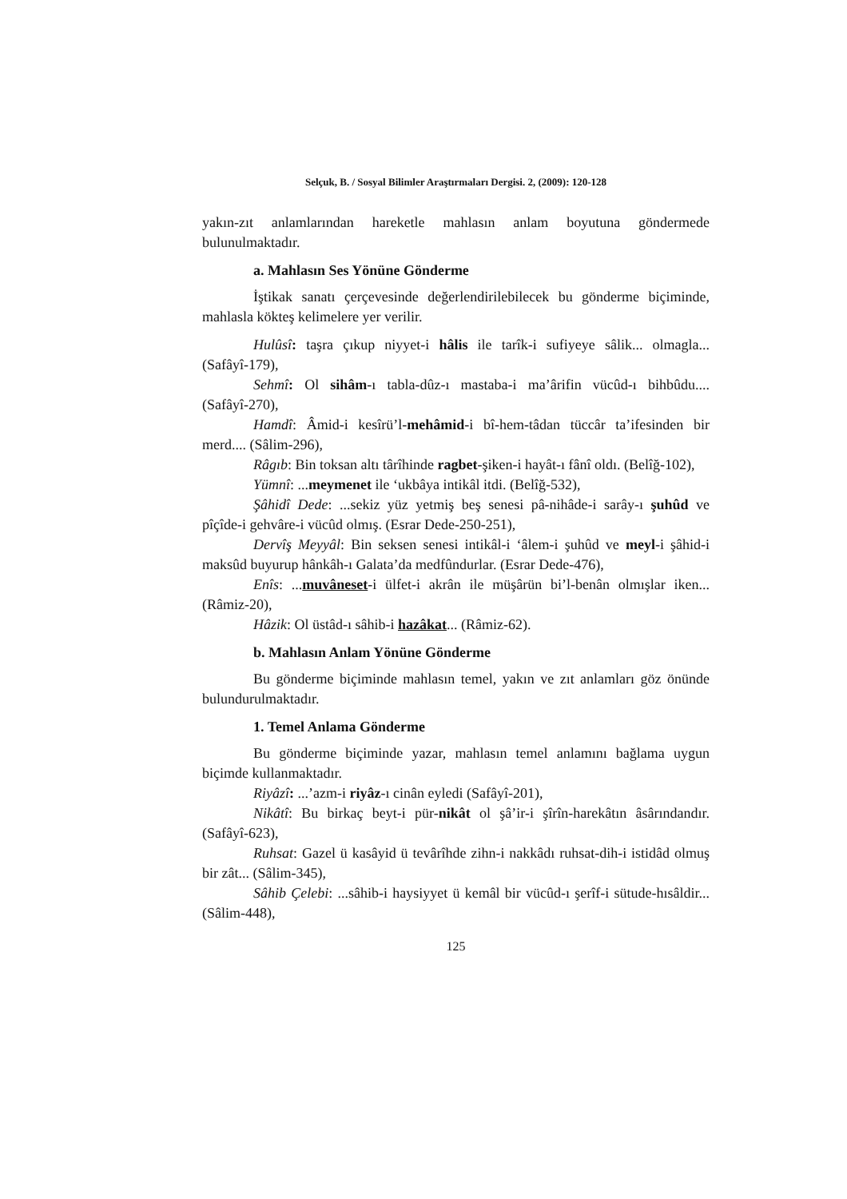Selçuk, B. / Sosyal Bilimler Araştırmaları Dergisi. 2, (2009): 120-128
yakın-zıt anlamlarından hareketle mahlasın anlam boyutuna göndermede bulunulmaktadır.
a. Mahlasın Ses Yönüne Gönderme
İştikak sanatı çerçevesinde değerlendirilebilecek bu gönderme biçiminde, mahlasla kökteş kelimelere yer verilir.
Hulûsî: taşra çıkup niyyet-i hâlis ile tarîk-i sufiyeye sâlik... olmagla... (Safâyî-179),
Sehmî: Ol sihâm-ı tabla-dûz-ı mastaba-i ma’ârifin vücûd-ı bihbûdu.... (Safâyî-270),
Hamdî: Âmid-i kesîrü’l-mehâmid-i bî-hem-tâdan tüccâr ta’ifesinden bir merd.... (Sâlim-296),
Râgıb: Bin toksan altı târîhinde ragbet-şiken-i hayât-ı fânî oldı. (Belîğ-102),
Yümnî: ...meymenet ile ‘ukbâya intikâl itdi. (Belîğ-532),
Şâhidî Dede: ...sekiz yüz yetmiş beş senesi pâ-nihâde-i sarây-ı şuhûd ve pîçîde-i gehvâre-i vücûd olmış. (Esrar Dede-250-251),
Dervîş Meyyâl: Bin seksen senesi intikâl-i ‘âlem-i şuhûd ve meyl-i şâhid-i maksûd buyurup hânkâh-ı Galata’da medfûndurlar. (Esrar Dede-476),
Enîs: ...muvâneset-i ülfet-i akrân ile müşârün bi’l-benân olmışlar iken... (Râmiz-20),
Hâzik: Ol üstâd-ı sâhib-i hazâkat... (Râmiz-62).
b. Mahlasın Anlam Yönüne Gönderme
Bu gönderme biçiminde mahlasın temel, yakın ve zıt anlamları göz önünde bulundurulmaktadır.
1. Temel Anlama Gönderme
Bu gönderme biçiminde yazar, mahlasın temel anlamını bağlama uygun biçimde kullanmaktadır.
Riyâzî: ...’azm-i riyâz-ı cinân eyledi (Safâyî-201),
Nikâtî: Bu birkaç beyt-i pür-nikât ol şâ’ir-i şîrîn-harekâtın âsârındandır. (Safâyî-623),
Ruhsat: Gazel ü kasâyid ü tevârîhde zihn-i nakkâdı ruhsat-dih-i istidâd olmuş bir zât... (Sâlim-345),
Sâhib Çelebi: ...sâhib-i haysiyyet ü kemâl bir vücûd-ı şerîf-i sütude-hısâldir... (Sâlim-448),
125